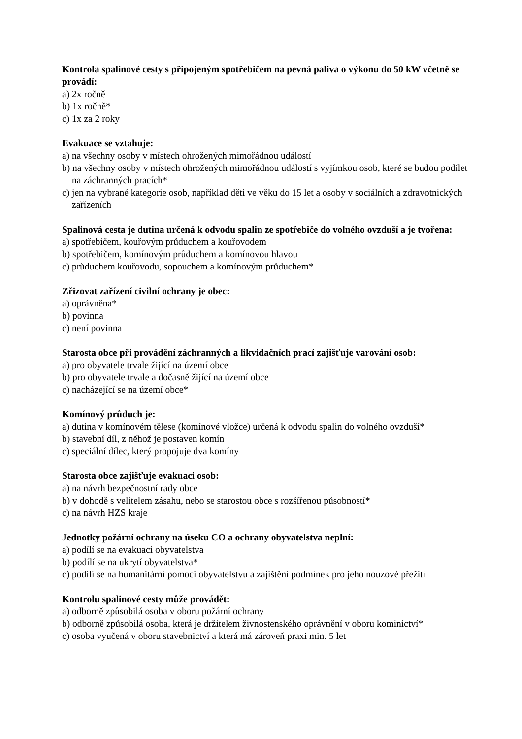Kontrola spalinové cesty s připojeným spotřebičem na pevná paliva o výkonu do 50 kW včetně se provádí:
a) 2x ročně
b) 1x ročně*
c) 1x za 2 roky
Evakuace se vztahuje:
a) na všechny osoby v místech ohrožených mimořádnou událostí
b) na všechny osoby v místech ohrožených mimořádnou událostí s vyjímkou osob, které se budou podílet na záchranných pracích*
c) jen na vybrané kategorie osob, například děti ve věku do 15 let a osoby v sociálních a zdravotnických zařízeních
Spalinová cesta je dutina určená k odvodu spalin ze spotřebiče do volného ovzduší a je tvořena:
a) spotřebičem, kouřovým průduchem a kouřovodem
b) spotřebičem, komínovým průduchem a komínovou hlavou
c) průduchem kouřovodu, sopouchem a komínovým průduchem*
Zřizovat zařízení civilní ochrany je obec:
a) oprávněna*
b) povinna
c) není povinna
Starosta obce při provádění záchranných a likvidačních prací zajišťuje varování osob:
a) pro obyvatele trvale žijící na území obce
b) pro obyvatele trvale a dočasně žijící na území obce
c) nacházející se na území obce*
Komínový průduch je:
a) dutina v komínovém tělese (komínové vložce) určená k odvodu spalin do volného ovzduší*
b) stavební díl, z něhož je postaven komín
c) speciální dílec, který propojuje dva komíny
Starosta obce zajišťuje evakuaci osob:
a) na návrh bezpečnostní rady obce
b) v dohodě s velitelem zásahu, nebo se starostou obce s rozšířenou působností*
c) na návrh HZS kraje
Jednotky požární ochrany na úseku CO a ochrany obyvatelstva neplní:
a) podílí se na evakuaci obyvatelstva
b) podílí se na ukrytí obyvatelstva*
c) podílí se na humanitární pomoci obyvatelstvu a zajištění podmínek pro jeho nouzové přežití
Kontrolu spalinové cesty může provádět:
a) odborně způsobilá osoba v oboru požární ochrany
b) odborně způsobilá osoba, která je držitelem živnostenského oprávnění v oboru kominictví*
c) osoba vyučená v oboru stavebnictví a která má zároveň praxi min. 5 let